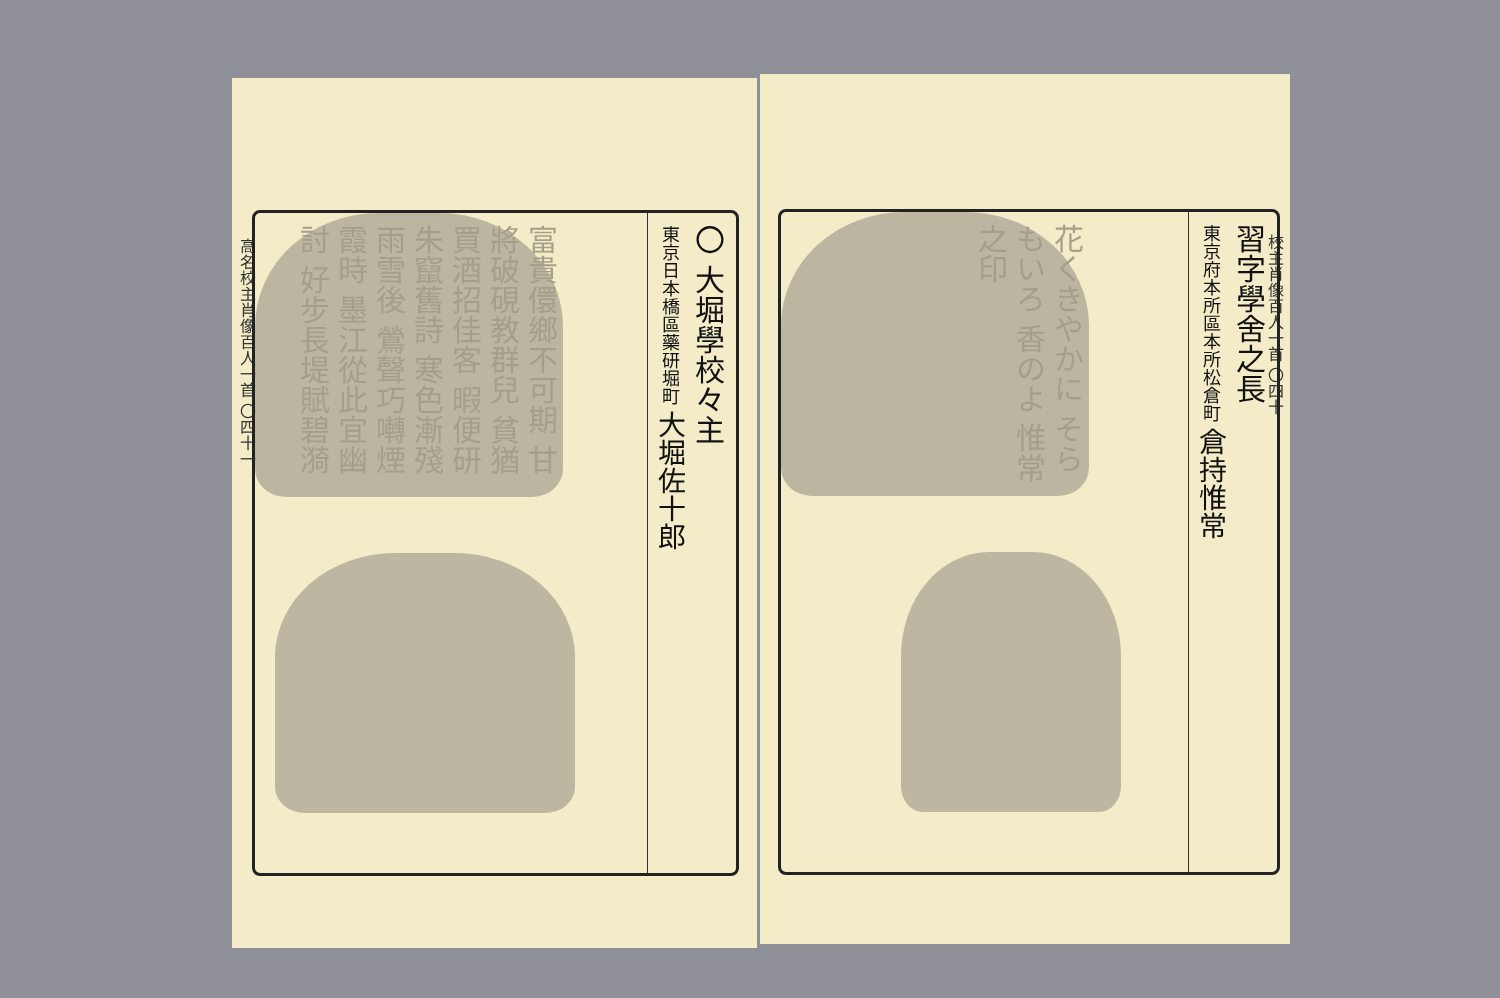高名校主肖像百人一首 〇四十一
〇 大堀學校々主
東京日本橋區藥研堀町 大堀佐十郎
富貴儇鄉不可期 甘將破硯教群兒 貧猶買酒招佳客 暇便研朱竄舊詩 寒色漸殘雨雪後 鶯聲巧囀煙霞時 墨江從此宜幽討 好步長堤賦碧漪
校主肖像百人一首 〇四十
習字學舍之長
東京府本所區本所松倉町 倉持惟常
花くきやかに そらもいろ 香のよ 惟常之印